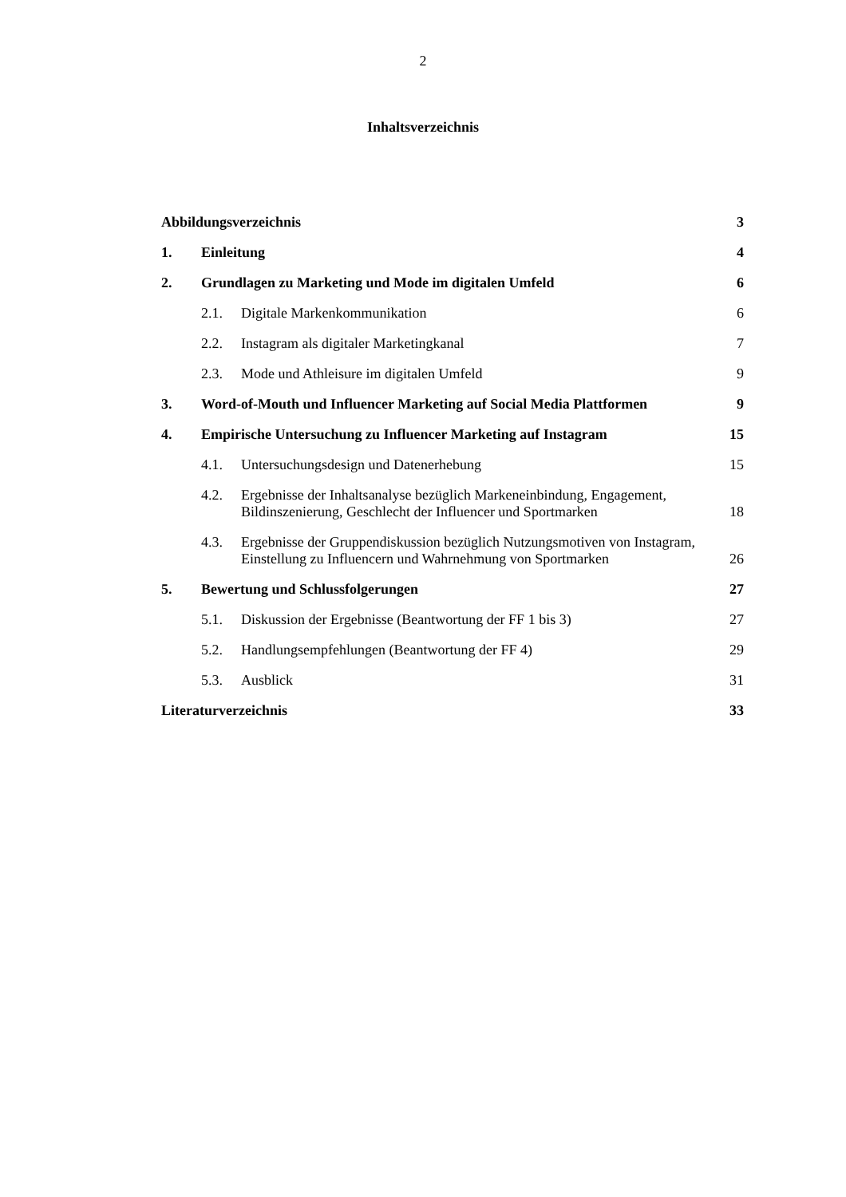2
Inhaltsverzeichnis
Abbildungsverzeichnis 3
1. Einleitung 4
2. Grundlagen zu Marketing und Mode im digitalen Umfeld 6
2.1. Digitale Markenkommunikation 6
2.2. Instagram als digitaler Marketingkanal 7
2.3. Mode und Athleisure im digitalen Umfeld 9
3. Word-of-Mouth und Influencer Marketing auf Social Media Plattformen 9
4. Empirische Untersuchung zu Influencer Marketing auf Instagram 15
4.1. Untersuchungsdesign und Datenerhebung 15
4.2. Ergebnisse der Inhaltsanalyse bezüglich Markeneinbindung, Engagement, Bildinszenierung, Geschlecht der Influencer und Sportmarken 18
4.3. Ergebnisse der Gruppendiskussion bezüglich Nutzungsmotiven von Instagram, Einstellung zu Influencern und Wahrnehmung von Sportmarken 26
5. Bewertung und Schlussfolgerungen 27
5.1. Diskussion der Ergebnisse (Beantwortung der FF 1 bis 3) 27
5.2. Handlungsempfehlungen (Beantwortung der FF 4) 29
5.3. Ausblick 31
Literaturverzeichnis 33